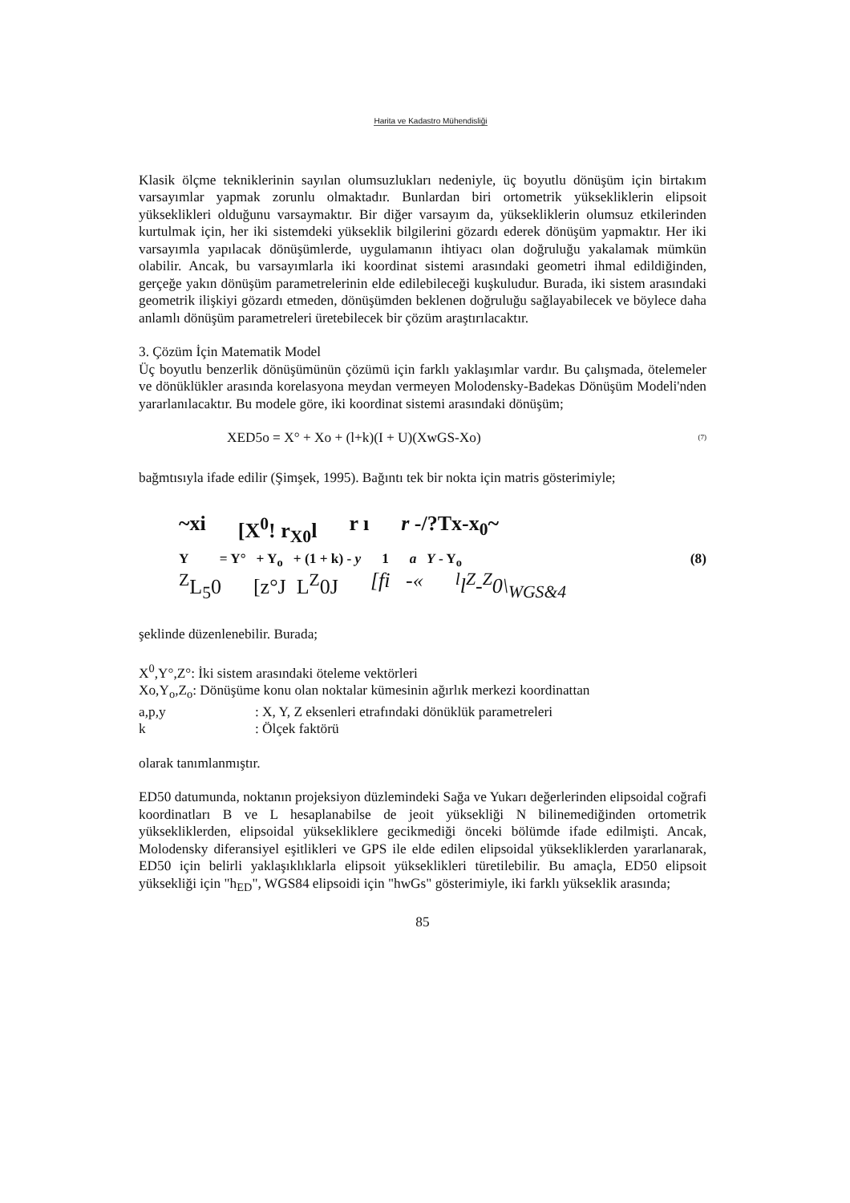Harita ve Kadastro Mühendisliği
Klasik ölçme tekniklerinin sayılan olumsuzlukları nedeniyle, üç boyutlu dönüşüm için birtakım varsayımlar yapmak zorunlu olmaktadır. Bunlardan biri ortometrik yüksekliklerin elipsoit yükseklikleri olduğunu varsaymaktır. Bir diğer varsayım da, yüksekliklerin olumsuz etkilerinden kurtulmak için, her iki sistemdeki yükseklik bilgilerini gözardı ederek dönüşüm yapmaktır. Her iki varsayımla yapılacak dönüşümlerde, uygulamanın ihtiyacı olan doğruluğu yakalamak mümkün olabilir. Ancak, bu varsayımlarla iki koordinat sistemi arasındaki geometri ihmal edildiğinden, gerçeğe yakın dönüşüm parametrelerinin elde edilebileceği kuşkuludur. Burada, iki sistem arasındaki geometrik ilişkiyi gözardı etmeden, dönüşümden beklenen doğruluğu sağlayabilecek ve böylece daha anlamlı dönüşüm parametreleri üretebilecek bir çözüm araştırılacaktır.
3. Çözüm İçin Matematik Model
Üç boyutlu benzerlik dönüşümünün çözümü için farklı yaklaşımlar vardır. Bu çalışmada, ötelemeler ve dönüklükler arasında korelasyona meydan vermeyen Molodensky-Badekas Dönüşüm Modeli'nden yararlanılacaktır. Bu modele göre, iki koordinat sistemi arasındaki dönüşüm;
XED5o = X° + Xo + (l+k)(I + U)(XwGS-Xo) (7)
bağmtısıyla ifade edilir (Şimşek, 1995). Bağıntı tek bir nokta için matris gösterimiyle;
~xi [X<sup>0</sup>! r<sub>X0</sub>l r ı r -/?Tx-x<sub>0</sub>~
Y = Y° + Y<sub>o</sub> + (1 + k) - y 1 a Y - Y<sub>o</sub> (8)
<sup>Z</sup>L<sub>5</sub>0 [z°J L<sup>Z</sup>0J [fi -«<sup>l</sup>l<sup>Z</sup>-<sup>Z</sup>0\<sub>WGS&4</sub>
şeklinde düzenlenebilir. Burada;
X<sup>0</sup>,Y°,Z°: İki sistem arasındaki öteleme vektörleri
Xo,Y<sub>o</sub>,Z<sub>o</sub>: Dönüşüme konu olan noktalar kümesinin ağırlık merkezi koordinattan
a,p,y: X, Y, Z eksenleri etrafındaki dönüklük parametreleri
k: Ölçek faktörü
olarak tanımlanmıştır.
ED50 datumunda, noktanın projeksiyon düzlemindeki Sağa ve Yukarı değerlerinden elipsoidal coğrafi koordinatları B ve L hesaplanabilse de jeoit yüksekliği N bilinemediğinden ortometrik yüksekliklerden, elipsoidal yüksekliklere gecikmediği önceki bölümde ifade edilmişti. Ancak, Molodensky diferansiyel eşitlikleri ve GPS ile elde edilen elipsoidal yüksekliklerden yararlanarak, ED50 için belirli yaklaşıklıklarla elipsoit yükseklikleri türetilebilir. Bu amaçla, ED50 elipsoit yüksekliği için "h<sub>ED</sub>", WGS84 elipsoidi için "hwGs" gösterimiyle, iki farklı yükseklik arasında;
85